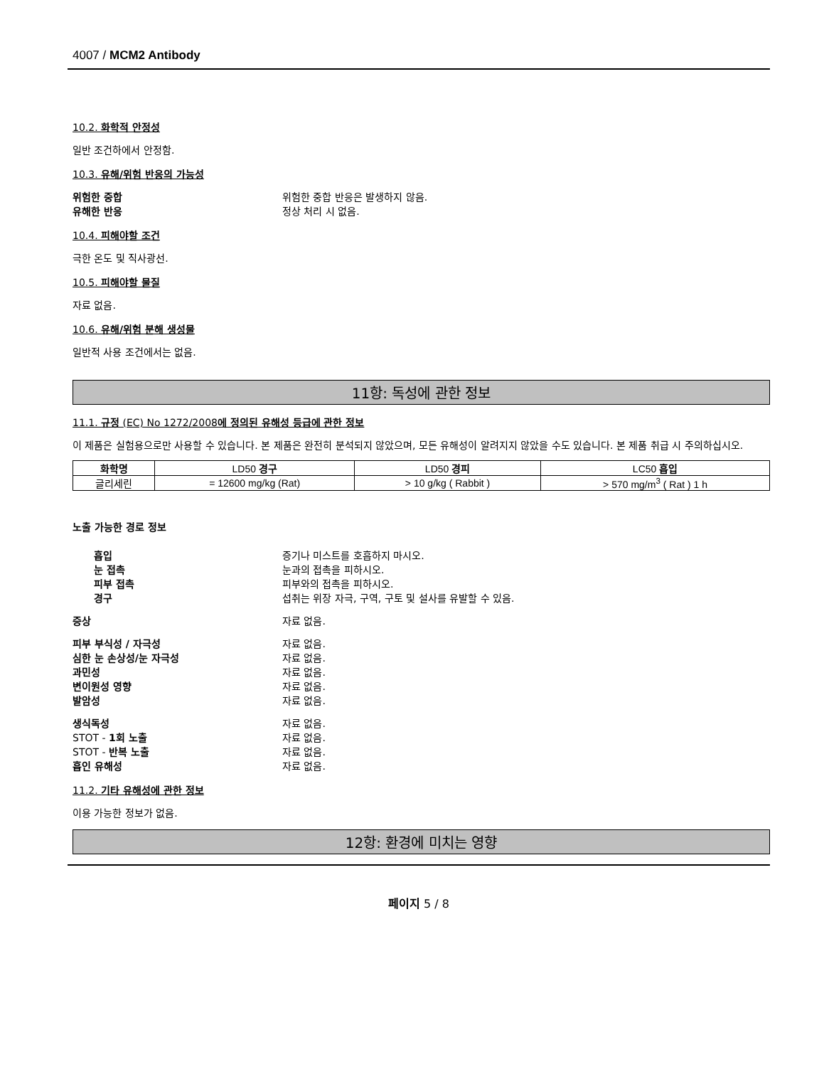4007 / MCM2 Antibody
10.2. 화학적 안정성
일반 조건하에서 안정함.
10.3. 유해/위험 반응의 가능성
위험한 중합 위험한 중합 반응은 발생하지 않음. 유해한 반응 정상 처리 시 없음.
10.4. 피해야할 조건
극한 온도 및 직사광선.
10.5. 피해야할 물질
자료 없음.
10.6. 유해/위험 분해 생성물
일반적 사용 조건에서는 없음.
11항: 독성에 관한 정보
11.1. 규정 (EC) No 1272/2008에 정의된 유해성 등급에 관한 정보
이 제품은 실험용으로만 사용할 수 있습니다. 본 제품은 완전히 분석되지 않았으며, 모든 유해성이 알려지지 않았을 수도 있습니다. 본 제품 취급 시 주의하십시오.
| 화학명 | LD50 경구 | LD50 경피 | LC50 흡입 |
| --- | --- | --- | --- |
| 글리세린 | = 12600 mg/kg (Rat) | > 10 g/kg ( Rabbit ) | > 570 mg/m<sup>3</sup> ( Rat ) 1 h |
노출 가능한 경로 정보
흡입 증기나 미스트를 호흡하지 마시오. 눈 접촉 눈과의 접촉을 피하시오. 피부 접촉 피부와의 접촉을 피하시오. 경구 섭취는 위장 자극, 구역, 구토 및 설사를 유발할 수 있음.
증상 자료 없음.
피부 부식성 / 자극성 자료 없음. 심한 눈 손상성/눈 자극성 자료 없음. 과민성 자료 없음. 변이원성 영향 자료 없음. 발암성 자료 없음.
생식독성 자료 없음. STOT - 1회 노출 자료 없음. STOT - 반복 노출 자료 없음. 흡인 유해성 자료 없음.
11.2. 기타 유해성에 관한 정보
이용 가능한 정보가 없음.
12항: 환경에 미치는 영향
페이지 5 / 8